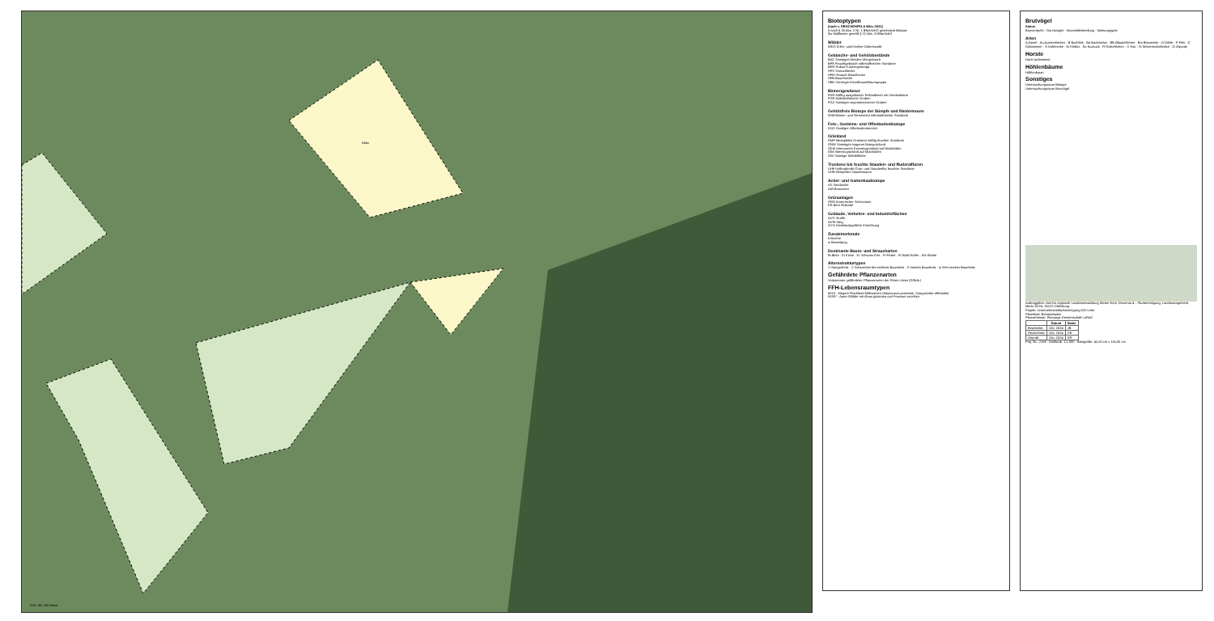AMw
0 50 100 200 Meter
Biotoptypen
(nach v. DRACHENFELS März 2021)
§ nach § 30 Abs. 2 Nr. 1 BNatSchG geschützte Biotope
§w Wallhecke gemäß § 22 Abs. 3 NNatSchG
Wälder
WEG Erlen- und Eschen-Galeriewald
Gebüsche- und Gehölzbestände
BAZ Sonstiges Weiden-Ufergebüsch
BFR Feuchtgebüsch nährstoffreicher Standorte
BRR Rubus-/Lianengestrüpp
HFS Strauchhecke
HFM Strauch-Baumhecke
HFB Baumhecke
HBE Sonstiger Einzelbaum/Baumgruppe
Binnengewässer
FMS Mäßig ausgebauter Tieflandbach mit Sandsubstrat
FGR Nährstoffreicher Graben
FGZ Sonstiger vegetationsarmer Graben
Gehölzfreie Biotope der Sümpfe und Niedermoore
NSB Binsen- und Simsenried nährstoffreicher Standorte
Fels-, Gesteins- und Offenbodenbiotope
DOS Sandiger Offenbodenbereich
Grünland
GMF Mesophiles Grünland mäßig feuchter Standorte
GNW Sonstiges mageres Nassgrünland
GEM Artenarmes Extensivgrünland auf Moorböden
GIM Intensivgrünland auf Moorböden
GW Sonstige Weidefläche
Trockene bis feuchte Stauden- und Ruderalfluren
UHF Halbruderale Gras- und Staudenflur feuchter Standorte
UHN Nitrophiler Staudensaum
Acker- und Gartenbaubiotope
AS Sandacker
AM Mooracker
Grünanlagen
GRR Artenreicher Scherrasen
ER Beet /Rabatte
Gebäude, Verkehrs- und Industrieflächen
OVS Straße
OVW Weg
OYH Hochsitz/jagdliche Einrichtung
Zusatzmerkmale
b Brache
w Beweidung
Dominante Baum- und Straucharten
Bi Birke · Ei Eiche · Er Schwarz-Erle · Fi Fichte · Ki Wald-Kiefer · Ws Weide
Altersstrukturtypen
1 Stangenholz · 2 Schwaches bis mittleres Baumholz · 3 Starkes Baumholz · 4 Sehr starkes Baumholz
Gefährdete Pflanzenarten
Vorkommen gefährdeter Pflanzenarten der Roten Listen (D/Nds.)
FFH-Lebensraumtypen
6510 - Magere Flachland-Mähwiesen (Alopecurus pratensis, Sanguisorba officinalis)
91E0* - Auen-Wälder mit Alnus glutinosa und Fraxinus excelsior
Brutvögel
Status
Brutverdacht · Durchzügler · Brutzeitfeststellung · Nahrungsgast
Arten
A Amsel · Au Austernfischer · B Buchfink · Ba Bachstelze · Blk Blaukehlchen · Bm Blaumeise · D Dohle · F Fitis · G Goldammer · K Kohlmeise · Ki Kiebitz · Ku Kuckuck · R Rotkehlchen · S Star · St Wiesenschafstelze · Zi Zilpzalp
Horste
Horst (unbesetzt)
Höhlenbäume
Höhlenbaum
Sonstiges
Untersuchungsraum Biotope
Untersuchungsraum Brutvögel
Auftraggeber: Amt für regionale Landesentwicklung Weser-Ems, Dezernat 4 – Flurbereinigung, Landmanagement, Markt 15/16, 26122 Oldenburg
Projekt: Unternehmensflurbereinigung A20 Lehe
Planinhalt: Bestandsplan
Planverfasser: Planungs-Gemeinschaft LaReG
| | Datum | Name |
| --- | --- | --- |
| Bearbeitet: | Okt. 2024 | JB |
| Gezeichnet: | Okt. 2024 | CB |
| Geprüft: | Okt. 2024 | GR |
Proj.-Nr.: 2158 · Maßstab: 1:1.000 · Blattgröße: 42,00 cm x 116,00 cm